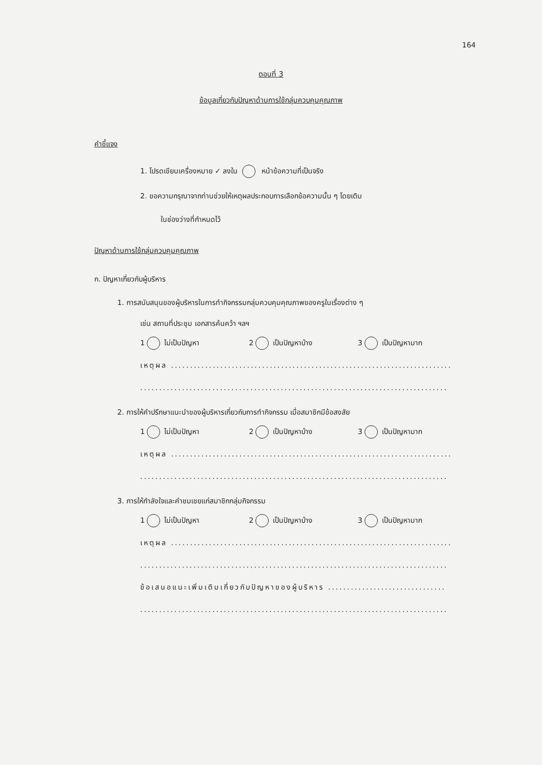164
ตอนที่ 3
ข้อมูลเกี่ยวกับปัญหาด้านการใช้กลุ่มควบคุมคุณภาพ
คำชี้แจง
1. โปรดเขียนเครื่องหมาย ✓ ลงใน หน้าข้อความที่เป็นจริง
2. ขอความกรุณาจากท่านช่วยให้เหตุผลประกอบการเลือกข้อความนั้น ๆ โดยเติม
ในช่องว่างที่กำหนดไว้
ปัญหาด้านการใช้กลุ่มควบคุมคุณภาพ
ก. ปัญหาเกี่ยวกับผู้บริหาร
1. การสนับสนุนของผู้บริหารในการทำกิจกรรมกลุ่มควบคุมคุณภาพของครูในเรื่องต่าง ๆ
เช่น สถานที่ประชุม เอกสารค้นคว้า ฯลฯ
1 ไม่เป็นปัญหา 2 เป็นปัญหาบ้าง 3 เป็นปัญหามาก
เหตุผล ..........................................................................
.................................................................................
2. การให้คำปรึกษาแนะนำของผู้บริหารเกี่ยวกับการทำกิจกรรม เมื่อสมาชิกมีข้อสงสัย
1 ไม่เป็นปัญหา 2 เป็นปัญหาบ้าง 3 เป็นปัญหามาก
เหตุผล ..........................................................................
.................................................................................
3. การให้กำลังใจและคำชมเชยแก่สมาชิกกลุ่มกิจกรรม
1 ไม่เป็นปัญหา 2 เป็นปัญหาบ้าง 3 เป็นปัญหามาก
เหตุผล ..........................................................................
.................................................................................
ข้อเสนอแนะเพิ่มเติมเกี่ยวกับปัญหาของผู้บริหาร ...............................
.................................................................................